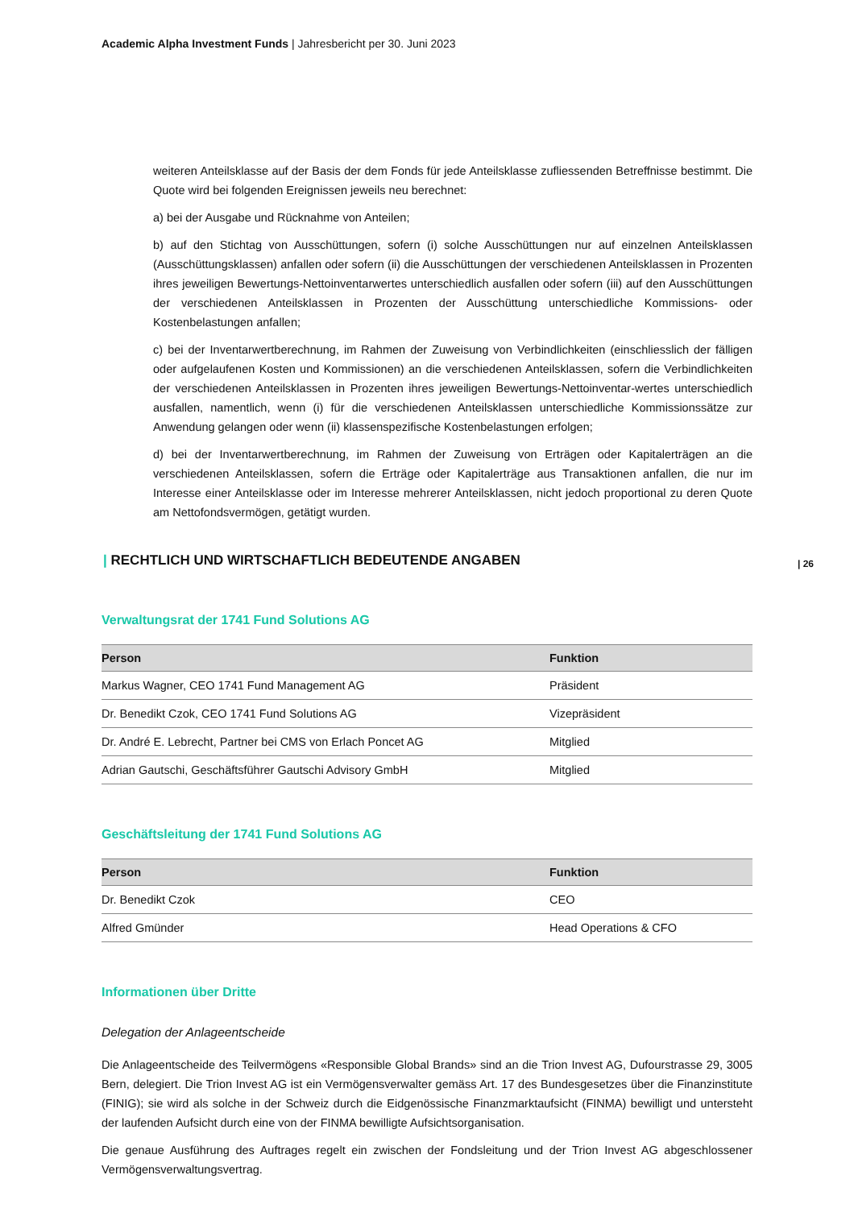Academic Alpha Investment Funds | Jahresbericht per 30. Juni 2023
weiteren Anteilsklasse auf der Basis der dem Fonds für jede Anteilsklasse zufliessenden Betreffnisse bestimmt. Die Quote wird bei folgenden Ereignissen jeweils neu berechnet:
a) bei der Ausgabe und Rücknahme von Anteilen;
b) auf den Stichtag von Ausschüttungen, sofern (i) solche Ausschüttungen nur auf einzelnen Anteilsklassen (Ausschüttungsklassen) anfallen oder sofern (ii) die Ausschüttungen der verschiedenen Anteilsklassen in Prozenten ihres jeweiligen Bewertungs-Nettoinventarwertes unterschiedlich ausfallen oder sofern (iii) auf den Ausschüttungen der verschiedenen Anteilsklassen in Prozenten der Ausschüttung unterschiedliche Kommissions- oder Kostenbelastungen anfallen;
c) bei der Inventarwertberechnung, im Rahmen der Zuweisung von Verbindlichkeiten (einschliesslich der fälligen oder aufgelaufenen Kosten und Kommissionen) an die verschiedenen Anteilsklassen, sofern die Verbindlichkeiten der verschiedenen Anteilsklassen in Prozenten ihres jeweiligen Bewertungs-Nettoinventar-wertes unterschiedlich ausfallen, namentlich, wenn (i) für die verschiedenen Anteilsklassen unterschiedliche Kommissionssätze zur Anwendung gelangen oder wenn (ii) klassenspezifische Kostenbelastungen erfolgen;
d) bei der Inventarwertberechnung, im Rahmen der Zuweisung von Erträgen oder Kapitalerträgen an die verschiedenen Anteilsklassen, sofern die Erträge oder Kapitalerträge aus Transaktionen anfallen, die nur im Interesse einer Anteilsklasse oder im Interesse mehrerer Anteilsklassen, nicht jedoch proportional zu deren Quote am Nettofondsvermögen, getätigt wurden.
| RECHTLICH UND WIRTSCHAFTLICH BEDEUTENDE ANGABEN | 26
Verwaltungsrat der 1741 Fund Solutions AG
| Person | Funktion |
| --- | --- |
| Markus Wagner, CEO 1741 Fund Management AG | Präsident |
| Dr. Benedikt Czok, CEO 1741 Fund Solutions AG | Vizepräsident |
| Dr. André E. Lebrecht, Partner bei CMS von Erlach Poncet AG | Mitglied |
| Adrian Gautschi, Geschäftsführer Gautschi Advisory GmbH | Mitglied |
Geschäftsleitung der 1741 Fund Solutions AG
| Person | Funktion |
| --- | --- |
| Dr. Benedikt Czok | CEO |
| Alfred Gmünder | Head Operations & CFO |
Informationen über Dritte
Delegation der Anlageentscheide
Die Anlageentscheide des Teilvermögens «Responsible Global Brands» sind an die Trion Invest AG, Dufourstrasse 29, 3005 Bern, delegiert. Die Trion Invest AG ist ein Vermögensverwalter gemäss Art. 17 des Bundesgesetzes über die Finanzinstitute (FINIG); sie wird als solche in der Schweiz durch die Eidgenössische Finanzmarktaufsicht (FINMA) bewilligt und untersteht der laufenden Aufsicht durch eine von der FINMA bewilligte Aufsichtsorganisation.
Die genaue Ausführung des Auftrages regelt ein zwischen der Fondsleitung und der Trion Invest AG abgeschlossener Vermögensverwaltungsvertrag.